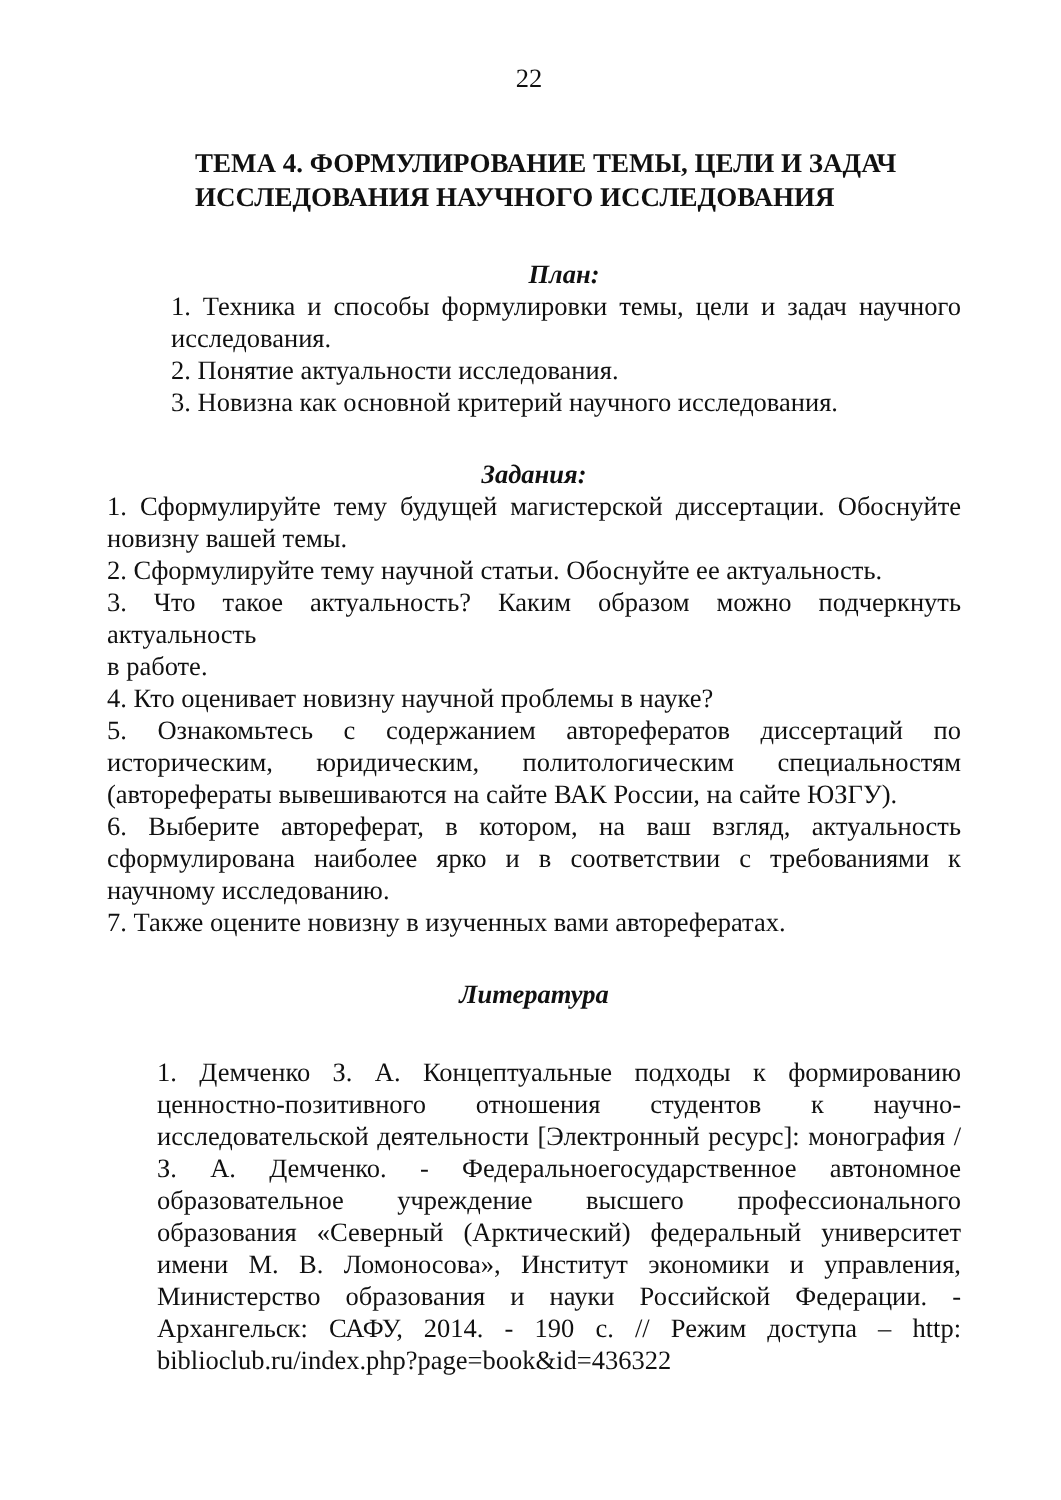22
ТЕМА 4. ФОРМУЛИРОВАНИЕ ТЕМЫ, ЦЕЛИ И ЗАДАЧ ИССЛЕДОВАНИЯ НАУЧНОГО ИССЛЕДОВАНИЯ
План:
1. Техника и способы формулировки темы, цели и задач научного исследования.
2. Понятие актуальности исследования.
3. Новизна как основной критерий научного исследования.
Задания:
1. Сформулируйте тему будущей магистерской диссертации. Обоснуйте новизну вашей темы.
2. Сформулируйте тему научной статьи. Обоснуйте ее актуальность.
3. Что такое актуальность? Каким образом можно подчеркнуть актуальность
в работе.
4. Кто оценивает новизну научной проблемы в науке?
5. Ознакомьтесь с содержанием авторефератов диссертаций по историческим, юридическим, политологическим специальностям (авторефераты вывешиваются на сайте ВАК России, на сайте ЮЗГУ).
6. Выберите автореферат, в котором, на ваш взгляд, актуальность сформулирована наиболее ярко и в соответствии с требованиями к научному исследованию.
7. Также оцените новизну в изученных вами авторефератах.
Литература
1. Демченко З. А. Концептуальные подходы к формированию ценностно-позитивного отношения студентов к научно-исследовательской деятельности [Электронный ресурс]: монография / З. А. Демченко. - Федеральноегосударственное автономное образовательное учреждение высшего профессионального образования «Северный (Арктический) федеральный университет имени М. В. Ломоносова», Институт экономики и управления, Министерство образования и науки Российской Федерации. - Архангельск: САФУ, 2014. - 190 с. // Режим доступа – http: biblioclub.ru/index.php?page=book&id=436322